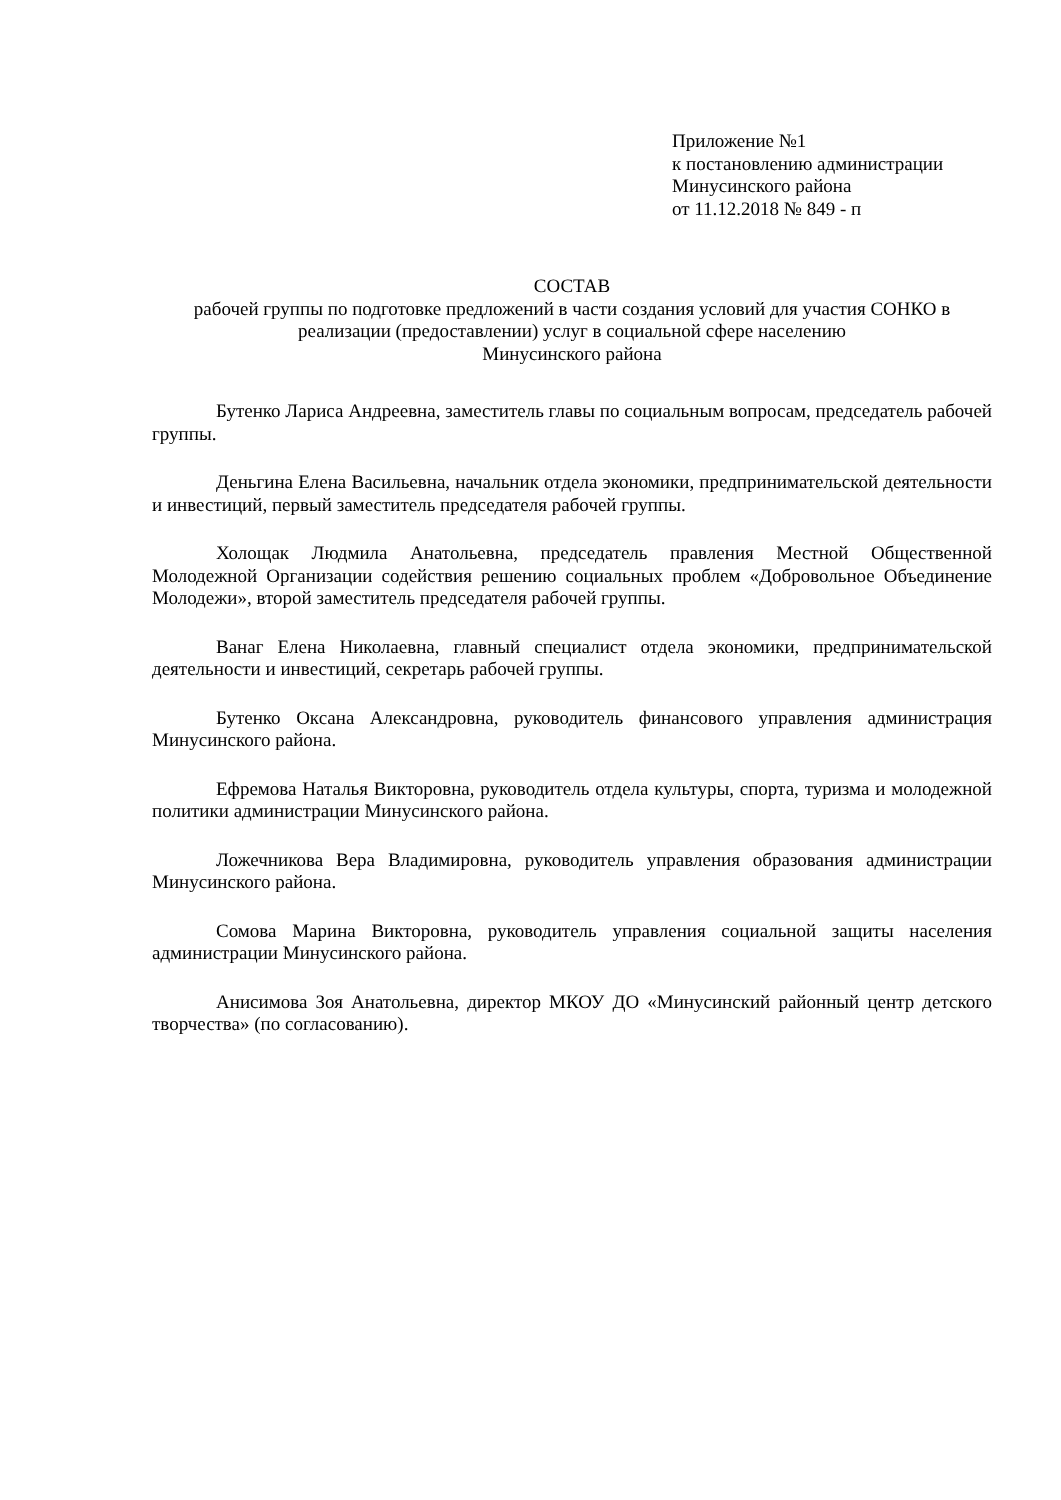Приложение №1
к постановлению администрации
Минусинского района
от 11.12.2018 № 849 - п
СОСТАВ
рабочей группы по подготовке предложений в части создания условий для участия СОНКО в реализации (предоставлении) услуг в социальной сфере населению
Минусинского района
Бутенко Лариса Андреевна, заместитель главы по социальным вопросам, председатель рабочей группы.
Деньгина Елена Васильевна, начальник отдела экономики, предпринимательской деятельности и инвестиций, первый заместитель председателя рабочей группы.
Холощак Людмила Анатольевна, председатель правления Местной Общественной Молодежной Организации содействия решению социальных проблем «Добровольное Объединение Молодежи», второй заместитель председателя рабочей группы.
Ванаг Елена Николаевна, главный специалист отдела экономики, предпринимательской деятельности и инвестиций, секретарь рабочей группы.
Бутенко Оксана Александровна, руководитель финансового управления администрация Минусинского района.
Ефремова Наталья Викторовна, руководитель отдела культуры, спорта, туризма и молодежной политики администрации Минусинского района.
Ложечникова Вера Владимировна, руководитель управления образования администрации Минусинского района.
Сомова Марина Викторовна, руководитель управления социальной защиты населения администрации Минусинского района.
Анисимова Зоя Анатольевна, директор МКОУ ДО «Минусинский районный центр детского творчества» (по согласованию).